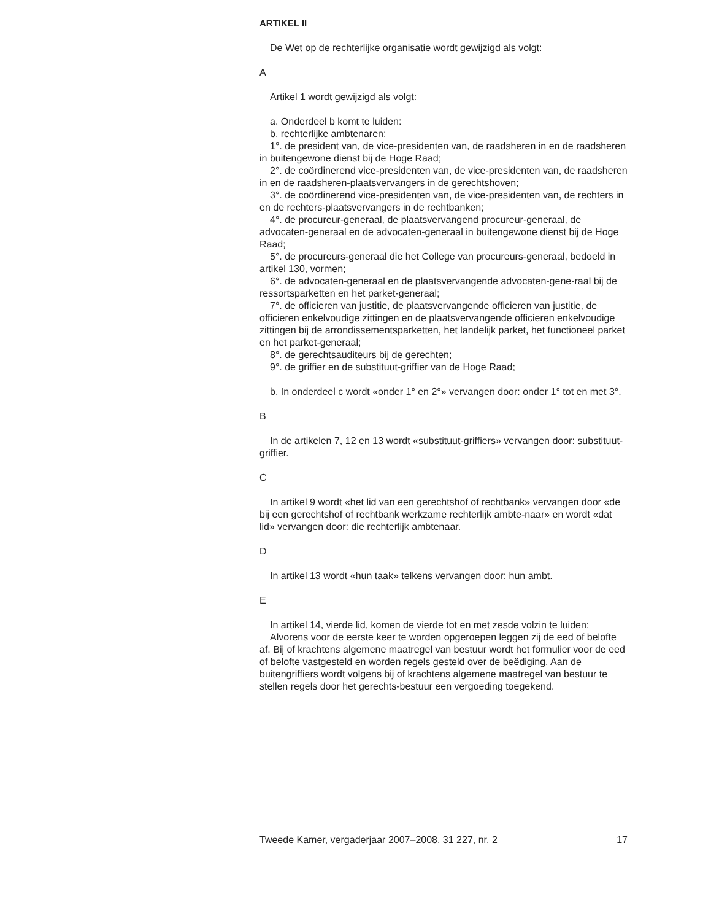ARTIKEL II
De Wet op de rechterlijke organisatie wordt gewijzigd als volgt:
A
Artikel 1 wordt gewijzigd als volgt:
a. Onderdeel b komt te luiden:
b. rechterlijke ambtenaren:
1°. de president van, de vice-presidenten van, de raadsheren in en de raadsheren in buitengewone dienst bij de Hoge Raad;
2°. de coördinerend vice-presidenten van, de vice-presidenten van, de raadsheren in en de raadsheren-plaatsvervangers in de gerechtshoven;
3°. de coördinerend vice-presidenten van, de vice-presidenten van, de rechters in en de rechters-plaatsvervangers in de rechtbanken;
4°. de procureur-generaal, de plaatsvervangend procureur-generaal, de advocaten-generaal en de advocaten-generaal in buitengewone dienst bij de Hoge Raad;
5°. de procureurs-generaal die het College van procureurs-generaal, bedoeld in artikel 130, vormen;
6°. de advocaten-generaal en de plaatsvervangende advocaten-gene-raal bij de ressortsparketten en het parket-generaal;
7°. de officieren van justitie, de plaatsvervangende officieren van justitie, de officieren enkelvoudige zittingen en de plaatsvervangende officieren enkelvoudige zittingen bij de arrondissementsparketten, het landelijk parket, het functioneel parket en het parket-generaal;
8°. de gerechtsauditeurs bij de gerechten;
9°. de griffier en de substituut-griffier van de Hoge Raad;
b. In onderdeel c wordt «onder 1° en 2°» vervangen door: onder 1° tot en met 3°.
B
In de artikelen 7, 12 en 13 wordt «substituut-griffiers» vervangen door: substituut-griffier.
C
In artikel 9 wordt «het lid van een gerechtshof of rechtbank» vervangen door «de bij een gerechtshof of rechtbank werkzame rechterlijk ambte-naar» en wordt «dat lid» vervangen door: die rechterlijk ambtenaar.
D
In artikel 13 wordt «hun taak» telkens vervangen door: hun ambt.
E
In artikel 14, vierde lid, komen de vierde tot en met zesde volzin te luiden:
Alvorens voor de eerste keer te worden opgeroepen leggen zij de eed of belofte af. Bij of krachtens algemene maatregel van bestuur wordt het formulier voor de eed of belofte vastgesteld en worden regels gesteld over de beëdiging. Aan de buitengriffiers wordt volgens bij of krachtens algemene maatregel van bestuur te stellen regels door het gerechts-bestuur een vergoeding toegekend.
Tweede Kamer, vergaderjaar 2007–2008, 31 227, nr. 2 17